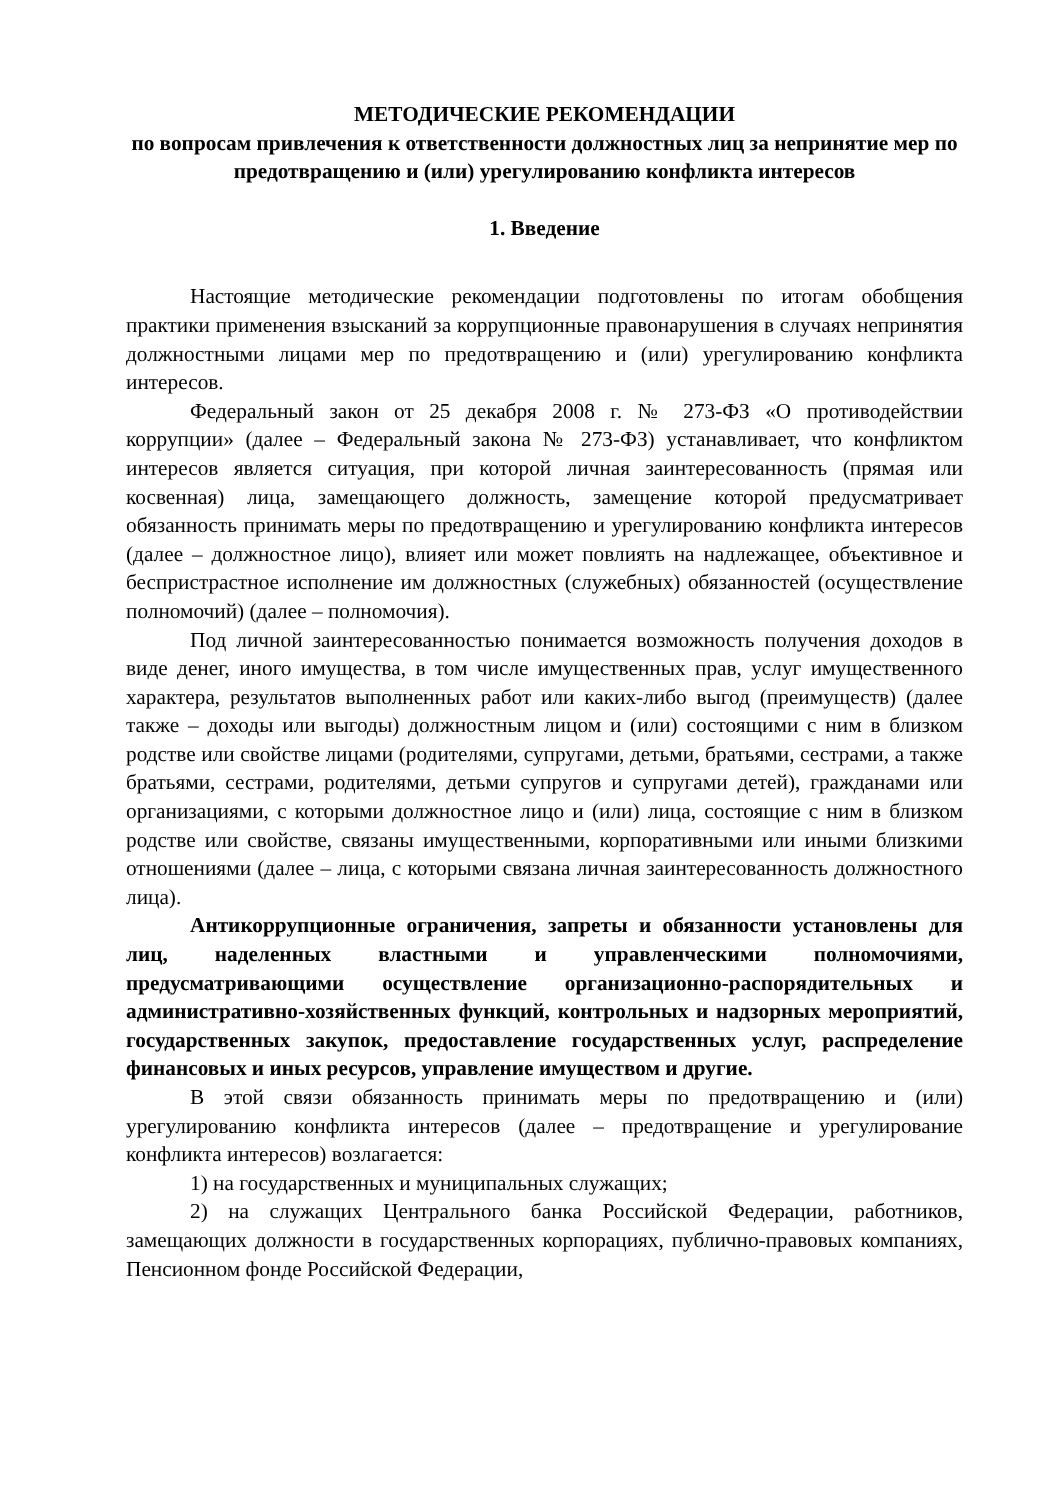МЕТОДИЧЕСКИЕ РЕКОМЕНДАЦИИ
по вопросам привлечения к ответственности должностных лиц за непринятие мер по предотвращению и (или) урегулированию конфликта интересов
1. Введение
Настоящие методические рекомендации подготовлены по итогам обобщения практики применения взысканий за коррупционные правонарушения в случаях непринятия должностными лицами мер по предотвращению и (или) урегулированию конфликта интересов.
Федеральный закон от 25 декабря 2008 г. № 273-ФЗ «О противодействии коррупции» (далее – Федеральный закона № 273-ФЗ) устанавливает, что конфликтом интересов является ситуация, при которой личная заинтересованность (прямая или косвенная) лица, замещающего должность, замещение которой предусматривает обязанность принимать меры по предотвращению и урегулированию конфликта интересов (далее – должностное лицо), влияет или может повлиять на надлежащее, объективное и беспристрастное исполнение им должностных (служебных) обязанностей (осуществление полномочий) (далее – полномочия).
Под личной заинтересованностью понимается возможность получения доходов в виде денег, иного имущества, в том числе имущественных прав, услуг имущественного характера, результатов выполненных работ или каких-либо выгод (преимуществ) (далее также – доходы или выгоды) должностным лицом и (или) состоящими с ним в близком родстве или свойстве лицами (родителями, супругами, детьми, братьями, сестрами, а также братьями, сестрами, родителями, детьми супругов и супругами детей), гражданами или организациями, с которыми должностное лицо и (или) лица, состоящие с ним в близком родстве или свойстве, связаны имущественными, корпоративными или иными близкими отношениями (далее – лица, с которыми связана личная заинтересованность должностного лица).
Антикоррупционные ограничения, запреты и обязанности установлены для лиц, наделенных властными и управленческими полномочиями, предусматривающими осуществление организационно-распорядительных и административно-хозяйственных функций, контрольных и надзорных мероприятий, государственных закупок, предоставление государственных услуг, распределение финансовых и иных ресурсов, управление имуществом и другие.
В этой связи обязанность принимать меры по предотвращению и (или) урегулированию конфликта интересов (далее – предотвращение и урегулирование конфликта интересов) возлагается:
1) на государственных и муниципальных служащих;
2) на служащих Центрального банка Российской Федерации, работников, замещающих должности в государственных корпорациях, публично-правовых компаниях, Пенсионном фонде Российской Федерации,